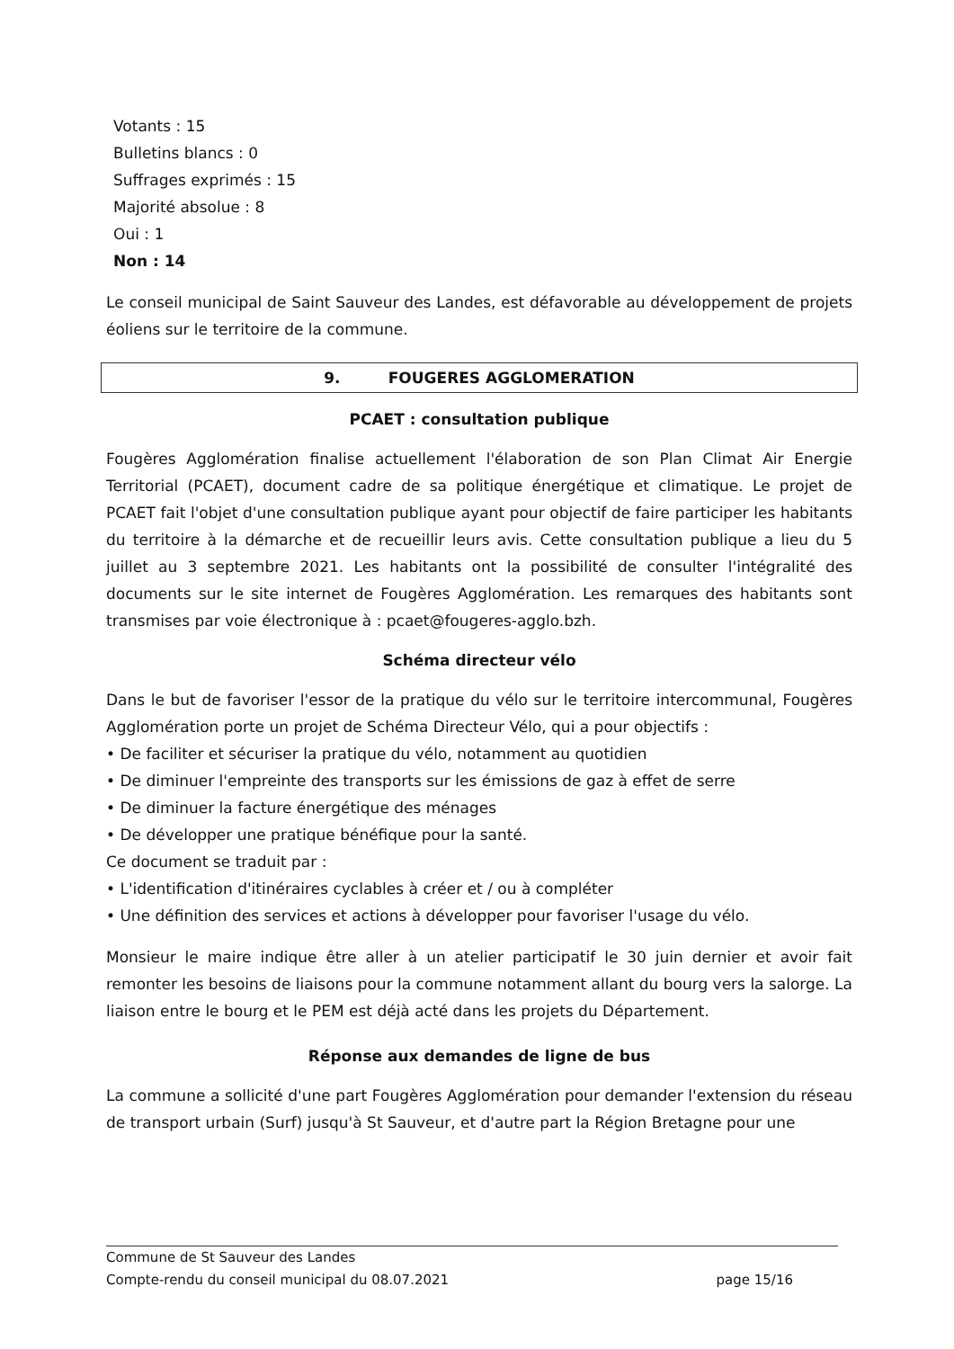Votants : 15
Bulletins blancs : 0
Suffrages exprimés : 15
Majorité absolue : 8
Oui : 1
Non : 14
Le conseil municipal de Saint Sauveur des Landes, est défavorable au développement de projets éoliens sur le territoire de la commune.
9. FOUGERES AGGLOMERATION
PCAET : consultation publique
Fougères Agglomération finalise actuellement l'élaboration de son Plan Climat Air Energie Territorial (PCAET), document cadre de sa politique énergétique et climatique. Le projet de PCAET fait l'objet d'une consultation publique ayant pour objectif de faire participer les habitants du territoire à la démarche et de recueillir leurs avis. Cette consultation publique a lieu du 5 juillet au 3 septembre 2021. Les habitants ont la possibilité de consulter l'intégralité des documents sur le site internet de Fougères Agglomération. Les remarques des habitants sont transmises par voie électronique à : pcaet@fougeres-agglo.bzh.
Schéma directeur vélo
Dans le but de favoriser l'essor de la pratique du vélo sur le territoire intercommunal, Fougères Agglomération porte un projet de Schéma Directeur Vélo, qui a pour objectifs :
• De faciliter et sécuriser la pratique du vélo, notamment au quotidien
• De diminuer l'empreinte des transports sur les émissions de gaz à effet de serre
• De diminuer la facture énergétique des ménages
• De développer une pratique bénéfique pour la santé.
Ce document se traduit par :
• L'identification d'itinéraires cyclables à créer et / ou à compléter
• Une définition des services et actions à développer pour favoriser l'usage du vélo.
Monsieur le maire indique être aller à un atelier participatif le 30 juin dernier et avoir fait remonter les besoins de liaisons pour la commune notamment allant du bourg vers la salorge. La liaison entre le bourg et le PEM est déjà acté dans les projets du Département.
Réponse aux demandes de ligne de bus
La commune a sollicité d'une part Fougères Agglomération pour demander l'extension du réseau de transport urbain (Surf) jusqu'à St Sauveur, et d'autre part la Région Bretagne pour une
Commune de St Sauveur des Landes
Compte-rendu du conseil municipal du 08.07.2021 page 15/16